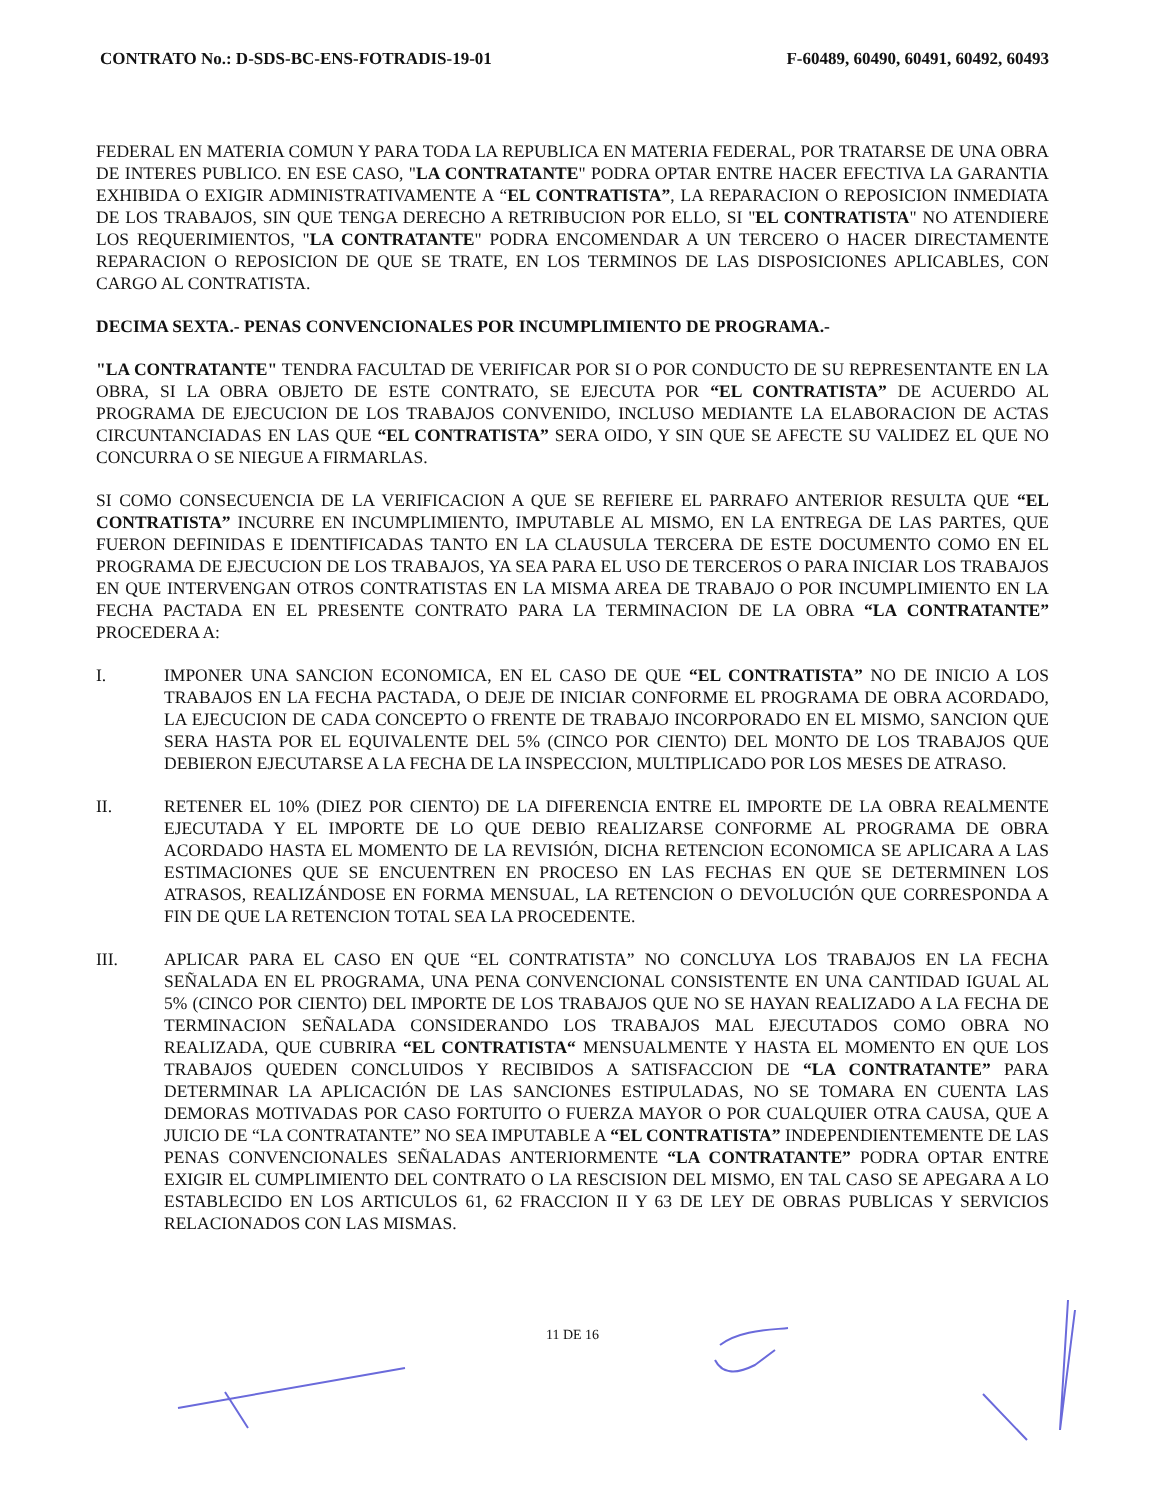CONTRATO No.: D-SDS-BC-ENS-FOTRADIS-19-01 F-60489, 60490, 60491, 60492, 60493
FEDERAL EN MATERIA COMUN Y PARA TODA LA REPUBLICA EN MATERIA FEDERAL, POR TRATARSE DE UNA OBRA DE INTERES PUBLICO. EN ESE CASO, "LA CONTRATANTE" PODRA OPTAR ENTRE HACER EFECTIVA LA GARANTIA EXHIBIDA O EXIGIR ADMINISTRATIVAMENTE A “EL CONTRATISTA”, LA REPARACION O REPOSICION INMEDIATA DE LOS TRABAJOS, SIN QUE TENGA DERECHO A RETRIBUCION POR ELLO, SI "EL CONTRATISTA" NO ATENDIERE LOS REQUERIMIENTOS, "LA CONTRATANTE" PODRA ENCOMENDAR A UN TERCERO O HACER DIRECTAMENTE REPARACION O REPOSICION DE QUE SE TRATE, EN LOS TERMINOS DE LAS DISPOSICIONES APLICABLES, CON CARGO AL CONTRATISTA.
DECIMA SEXTA.- PENAS CONVENCIONALES POR INCUMPLIMIENTO DE PROGRAMA.-
"LA CONTRATANTE" TENDRA FACULTAD DE VERIFICAR POR SI O POR CONDUCTO DE SU REPRESENTANTE EN LA OBRA, SI LA OBRA OBJETO DE ESTE CONTRATO, SE EJECUTA POR “EL CONTRATISTA” DE ACUERDO AL PROGRAMA DE EJECUCION DE LOS TRABAJOS CONVENIDO, INCLUSO MEDIANTE LA ELABORACION DE ACTAS CIRCUNTANCIADAS EN LAS QUE “EL CONTRATISTA” SERA OIDO, Y SIN QUE SE AFECTE SU VALIDEZ EL QUE NO CONCURRA O SE NIEGUE A FIRMARLAS.
SI COMO CONSECUENCIA DE LA VERIFICACION A QUE SE REFIERE EL PARRAFO ANTERIOR RESULTA QUE “EL CONTRATISTA” INCURRE EN INCUMPLIMIENTO, IMPUTABLE AL MISMO, EN LA ENTREGA DE LAS PARTES, QUE FUERON DEFINIDAS E IDENTIFICADAS TANTO EN LA CLAUSULA TERCERA DE ESTE DOCUMENTO COMO EN EL PROGRAMA DE EJECUCION DE LOS TRABAJOS, YA SEA PARA EL USO DE TERCEROS O PARA INICIAR LOS TRABAJOS EN QUE INTERVENGAN OTROS CONTRATISTAS EN LA MISMA AREA DE TRABAJO O POR INCUMPLIMIENTO EN LA FECHA PACTADA EN EL PRESENTE CONTRATO PARA LA TERMINACION DE LA OBRA “LA CONTRATANTE” PROCEDERA A:
I. IMPONER UNA SANCION ECONOMICA, EN EL CASO DE QUE “EL CONTRATISTA” NO DE INICIO A LOS TRABAJOS EN LA FECHA PACTADA, O DEJE DE INICIAR CONFORME EL PROGRAMA DE OBRA ACORDADO, LA EJECUCION DE CADA CONCEPTO O FRENTE DE TRABAJO INCORPORADO EN EL MISMO, SANCION QUE SERA HASTA POR EL EQUIVALENTE DEL 5% (CINCO POR CIENTO) DEL MONTO DE LOS TRABAJOS QUE DEBIERON EJECUTARSE A LA FECHA DE LA INSPECCION, MULTIPLICADO POR LOS MESES DE ATRASO.
II. RETENER EL 10% (DIEZ POR CIENTO) DE LA DIFERENCIA ENTRE EL IMPORTE DE LA OBRA REALMENTE EJECUTADA Y EL IMPORTE DE LO QUE DEBIO REALIZARSE CONFORME AL PROGRAMA DE OBRA ACORDADO HASTA EL MOMENTO DE LA REVISIÓN, DICHA RETENCION ECONOMICA SE APLICARA A LAS ESTIMACIONES QUE SE ENCUENTREN EN PROCESO EN LAS FECHAS EN QUE SE DETERMINEN LOS ATRASOS, REALIZÁNDOSE EN FORMA MENSUAL, LA RETENCION O DEVOLUCIÓN QUE CORRESPONDA A FIN DE QUE LA RETENCION TOTAL SEA LA PROCEDENTE.
III. APLICAR PARA EL CASO EN QUE “EL CONTRATISTA” NO CONCLUYA LOS TRABAJOS EN LA FECHA SEÑALADA EN EL PROGRAMA, UNA PENA CONVENCIONAL CONSISTENTE EN UNA CANTIDAD IGUAL AL 5% (CINCO POR CIENTO) DEL IMPORTE DE LOS TRABAJOS QUE NO SE HAYAN REALIZADO A LA FECHA DE TERMINACION SEÑALADA CONSIDERANDO LOS TRABAJOS MAL EJECUTADOS COMO OBRA NO REALIZADA, QUE CUBRIRA “EL CONTRATISTA“ MENSUALMENTE Y HASTA EL MOMENTO EN QUE LOS TRABAJOS QUEDEN CONCLUIDOS Y RECIBIDOS A SATISFACCION DE “LA CONTRATANTE” PARA DETERMINAR LA APLICACIÓN DE LAS SANCIONES ESTIPULADAS, NO SE TOMARA EN CUENTA LAS DEMORAS MOTIVADAS POR CASO FORTUITO O FUERZA MAYOR O POR CUALQUIER OTRA CAUSA, QUE A JUICIO DE “LA CONTRATANTE” NO SEA IMPUTABLE A “EL CONTRATISTA” INDEPENDIENTEMENTE DE LAS PENAS CONVENCIONALES SEÑALADAS ANTERIORMENTE “LA CONTRATANTE” PODRA OPTAR ENTRE EXIGIR EL CUMPLIMIENTO DEL CONTRATO O LA RESCISION DEL MISMO, EN TAL CASO SE APEGARA A LO ESTABLECIDO EN LOS ARTICULOS 61, 62 FRACCION II Y 63 DE LEY DE OBRAS PUBLICAS Y SERVICIOS RELACIONADOS CON LAS MISMAS.
11 DE 16